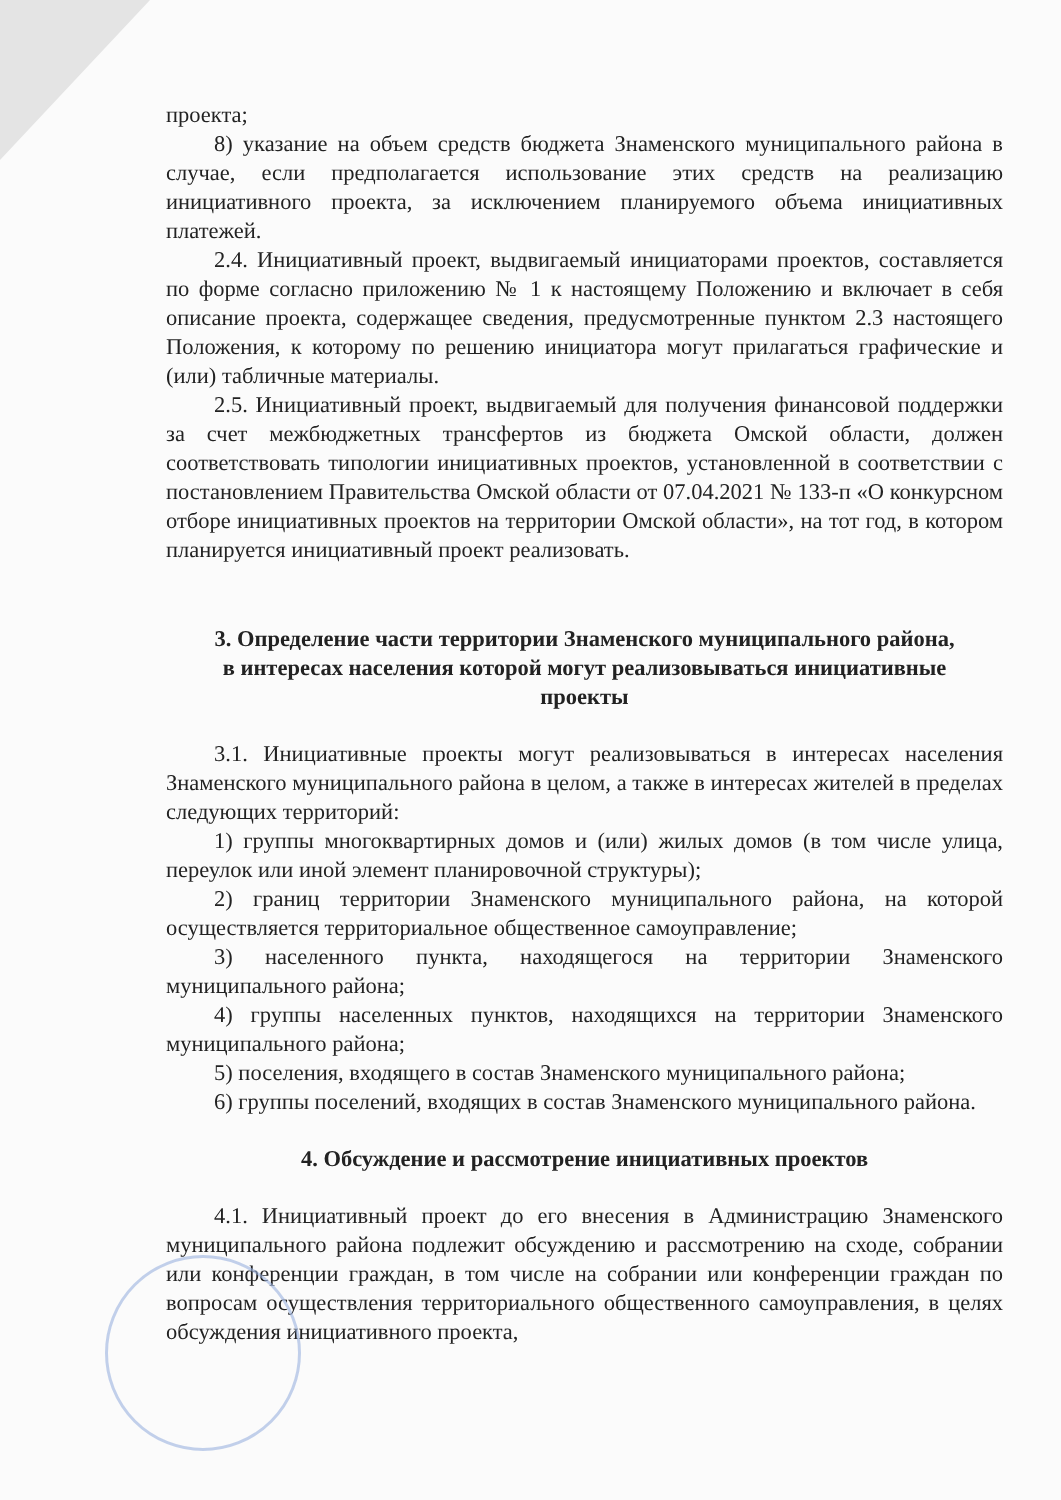проекта;
8) указание на объем средств бюджета Знаменского муниципального района в случае, если предполагается использование этих средств на реализацию инициативного проекта, за исключением планируемого объема инициативных платежей.
2.4. Инициативный проект, выдвигаемый инициаторами проектов, составляется по форме согласно приложению № 1 к настоящему Положению и включает в себя описание проекта, содержащее сведения, предусмотренные пунктом 2.3 настоящего Положения, к которому по решению инициатора могут прилагаться графические и (или) табличные материалы.
2.5. Инициативный проект, выдвигаемый для получения финансовой поддержки за счет межбюджетных трансфертов из бюджета Омской области, должен соответствовать типологии инициативных проектов, установленной в соответствии с постановлением Правительства Омской области от 07.04.2021 № 133-п «О конкурсном отборе инициативных проектов на территории Омской области», на тот год, в котором планируется инициативный проект реализовать.
3. Определение части территории Знаменского муниципального района, в интересах населения которой могут реализовываться инициативные проекты
3.1. Инициативные проекты могут реализовываться в интересах населения Знаменского муниципального района в целом, а также в интересах жителей в пределах следующих территорий:
1) группы многоквартирных домов и (или) жилых домов (в том числе улица, переулок или иной элемент планировочной структуры);
2) границ территории Знаменского муниципального района, на которой осуществляется территориальное общественное самоуправление;
3) населенного пункта, находящегося на территории Знаменского муниципального района;
4) группы населенных пунктов, находящихся на территории Знаменского муниципального района;
5) поселения, входящего в состав Знаменского муниципального района;
6) группы поселений, входящих в состав Знаменского муниципального района.
4. Обсуждение и рассмотрение инициативных проектов
4.1. Инициативный проект до его внесения в Администрацию Знаменского муниципального района подлежит обсуждению и рассмотрению на сходе, собрании или конференции граждан, в том числе на собрании или конференции граждан по вопросам осуществления территориального общественного самоуправления, в целях обсуждения инициативного проекта,